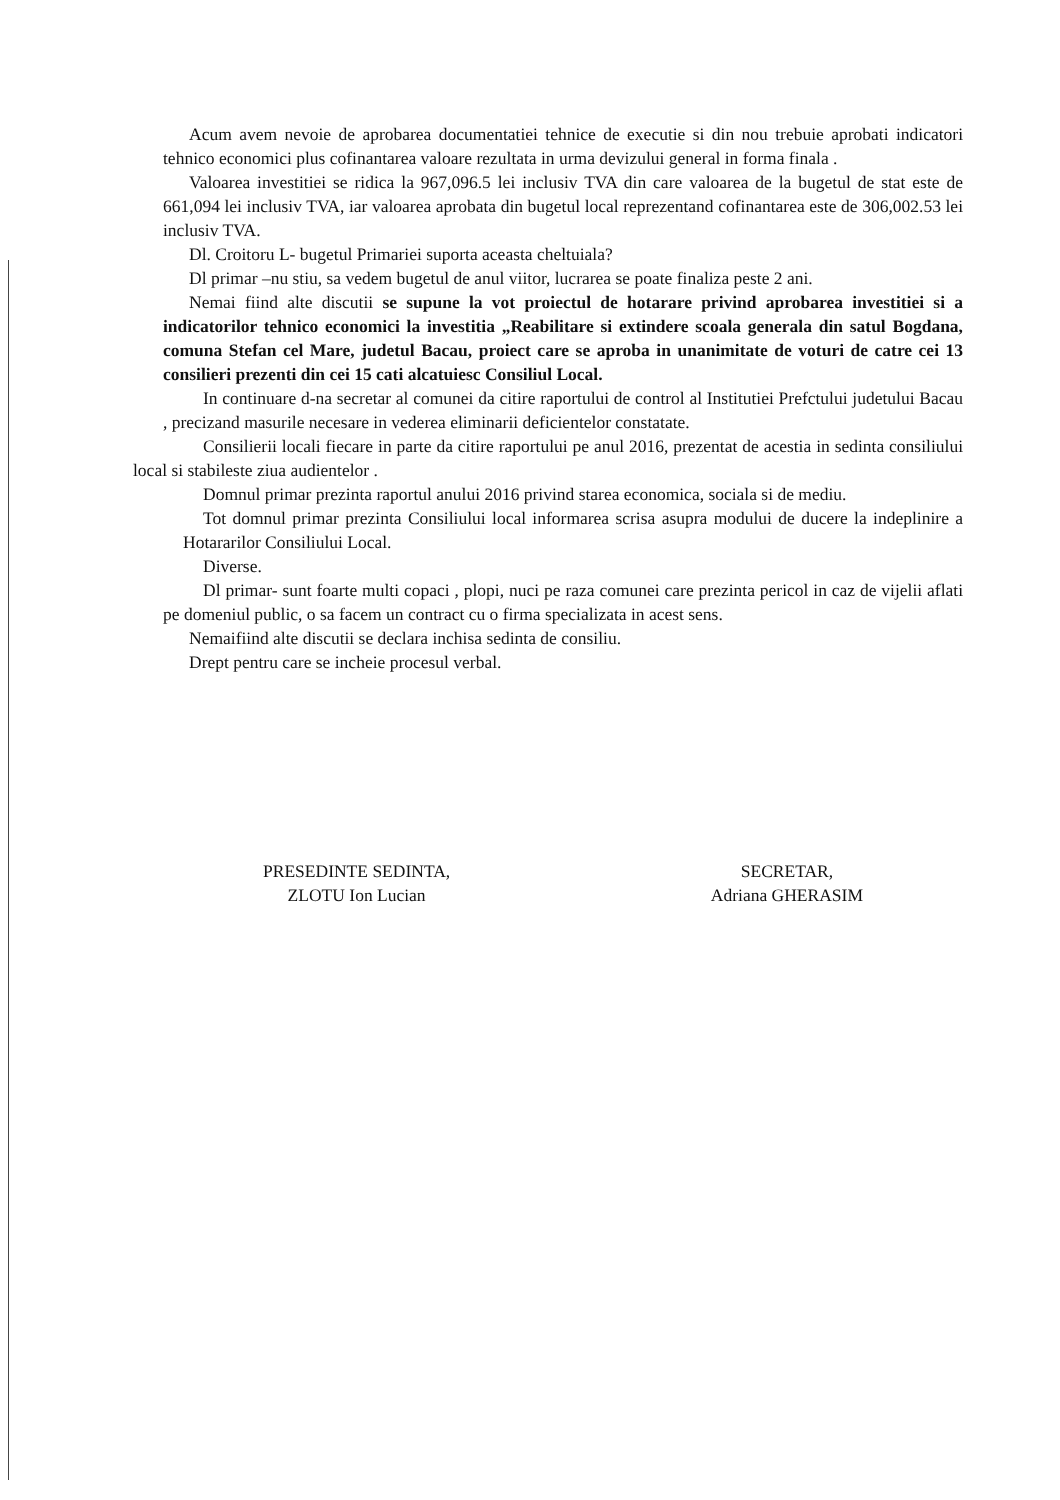Acum avem nevoie de aprobarea documentatiei tehnice de executie si din nou trebuie aprobati indicatori tehnico economici plus cofinantarea valoare rezultata in urma devizului general in forma finala .
Valoarea investitiei se ridica la 967,096.5 lei inclusiv TVA din care valoarea de la bugetul de stat este de 661,094 lei inclusiv TVA, iar valoarea aprobata din bugetul local reprezentand cofinantarea este de 306,002.53 lei inclusiv TVA.
Dl. Croitoru L- bugetul Primariei suporta aceasta cheltuiala?
Dl primar –nu stiu, sa vedem bugetul de anul viitor, lucrarea se poate finaliza peste 2 ani.
Nemai fiind alte discutii se supune la vot proiectul de hotarare privind aprobarea investitiei si a indicatorilor tehnico economici la investitia „Reabilitare si extindere scoala generala din satul Bogdana, comuna Stefan cel Mare, judetul Bacau, proiect care se aproba in unanimitate de voturi de catre cei 13 consilieri prezenti din cei 15 cati alcatuiesc Consiliul Local.
In continuare d-na secretar al comunei da citire raportului de control al Institutiei Prefctului judetului Bacau , precizand masurile necesare in vederea eliminarii deficientelor constatate.
Consilierii locali fiecare in parte da citire raportului pe anul 2016, prezentat de acestia in sedinta consiliului local si stabileste ziua audientelor .
Domnul primar prezinta raportul anului 2016 privind starea economica, sociala si de mediu.
Tot domnul primar prezinta Consiliului local informarea scrisa asupra modului de ducere la indeplinire a Hotararilor Consiliului Local.
Diverse.
Dl primar- sunt foarte multi copaci , plopi, nuci pe raza comunei care prezinta pericol in caz de vijelii aflati pe domeniul public, o sa facem un contract cu o firma specializata in acest sens.
Nemaifiind alte discutii se declara inchisa sedinta de consiliu.
Drept pentru care se incheie procesul verbal.
PRESEDINTE SEDINTA,
ZLOTU Ion Lucian
SECRETAR,
Adriana GHERASIM